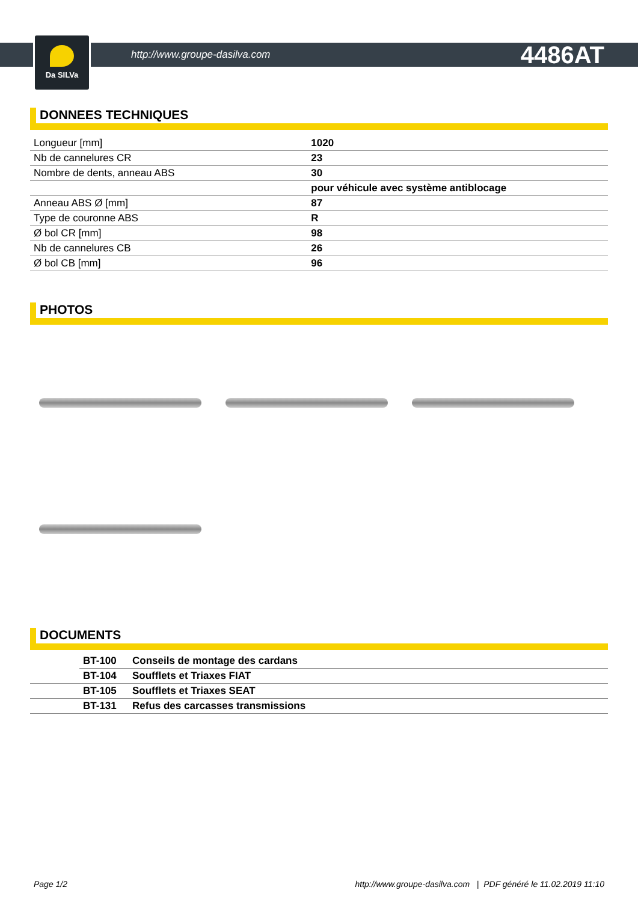Da SILVa
http://www.groupe-dasilva.com 4486AT
DONNEES TECHNIQUES
| Longueur [mm] | 1020 |
| Nb de cannelures CR | 23 |
| Nombre de dents, anneau ABS | 30 |
| | pour véhicule avec système antiblocage |
| Anneau ABS Ø [mm] | 87 |
| Type de couronne ABS | R |
| Ø bol CR [mm] | 98 |
| Nb de cannelures CB | 26 |
| Ø bol CB [mm] | 96 |
PHOTOS
DOCUMENTS
| | BT-100 | Conseils de montage des cardans |
| | BT-104 | Soufflets et Triaxes FIAT |
| | BT-105 | Soufflets et Triaxes SEAT |
| | BT-131 | Refus des carcasses transmissions |
Page 1/2 http://www.groupe-dasilva.com | PDF généré le 11.02.2019 11:10